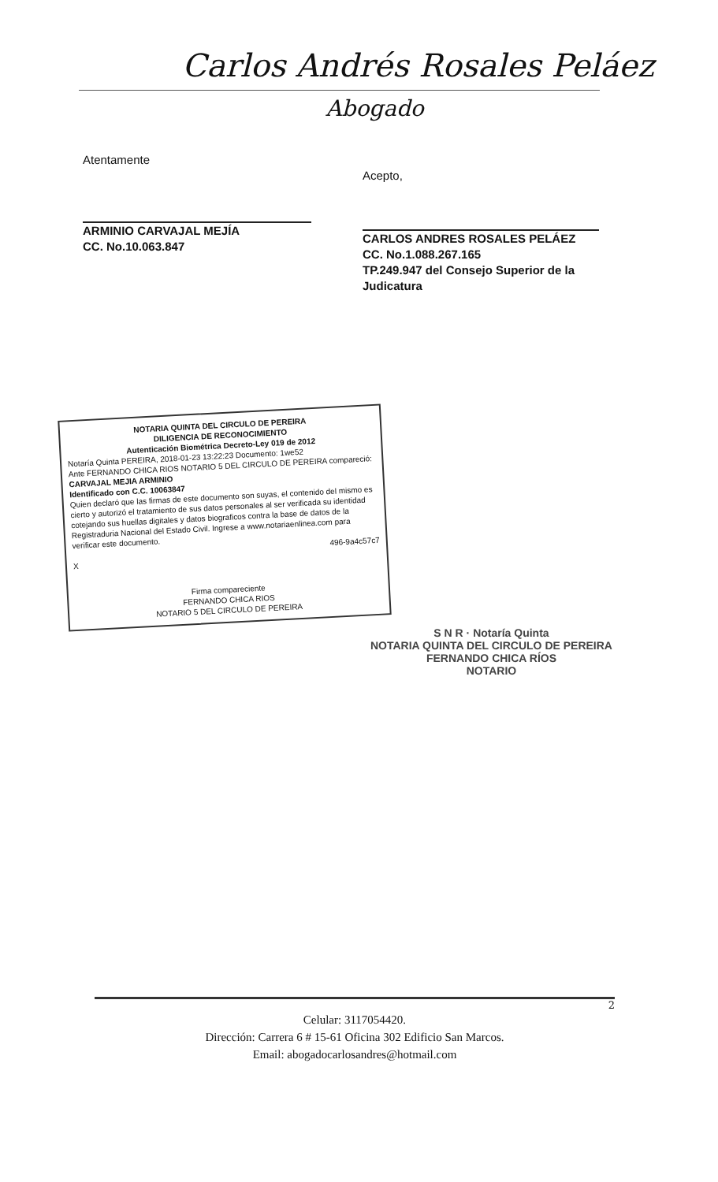Carlos Andrés Rosales Peláez
Abogado
Atentamente
ARMINIO CARVAJAL MEJÍA
CC. No.10.063.847
Acepto,
CARLOS ANDRES ROSALES PELÁEZ
CC. No.1.088.267.165
TP.249.947 del Consejo Superior de la Judicatura
NOTARIA QUINTA DEL CIRCULO DE PEREIRA
DILIGENCIA DE RECONOCIMIENTO
Autenticación Biométrica Decreto-Ley 019 de 2012
Notaría Quinta PEREIRA, 2018-01-23 13:22:23 Documento: 1we52
Ante FERNANDO CHICA RIOS NOTARIO 5 DEL CIRCULO DE PEREIRA compareció:
CARVAJAL MEJIA ARMINIO
Identificado con C.C. 10063847
Quien declaró que las firmas de este documento son suyas, el contenido del mismo es cierto y autorizó el tratamiento de sus datos personales al ser verificada su identidad cotejando sus huellas digitales y datos biograficos contra la base de datos de la Registraduria Nacional del Estado Civil. Ingrese a www.notariaenlinea.com para verificar este documento.
496-9a4c57c7
X
Firma compareciente
FERNANDO CHICA RIOS
NOTARIO 5 DEL CIRCULO DE PEREIRA
S N R · Notaría Quinta
NOTARIA QUINTA DEL CIRCULO DE PEREIRA
FERNANDO CHICA RÍOS
NOTARIO
2
Celular: 3117054420.
Dirección: Carrera 6 # 15-61 Oficina 302 Edificio San Marcos.
Email: abogadocarlosandres@hotmail.com